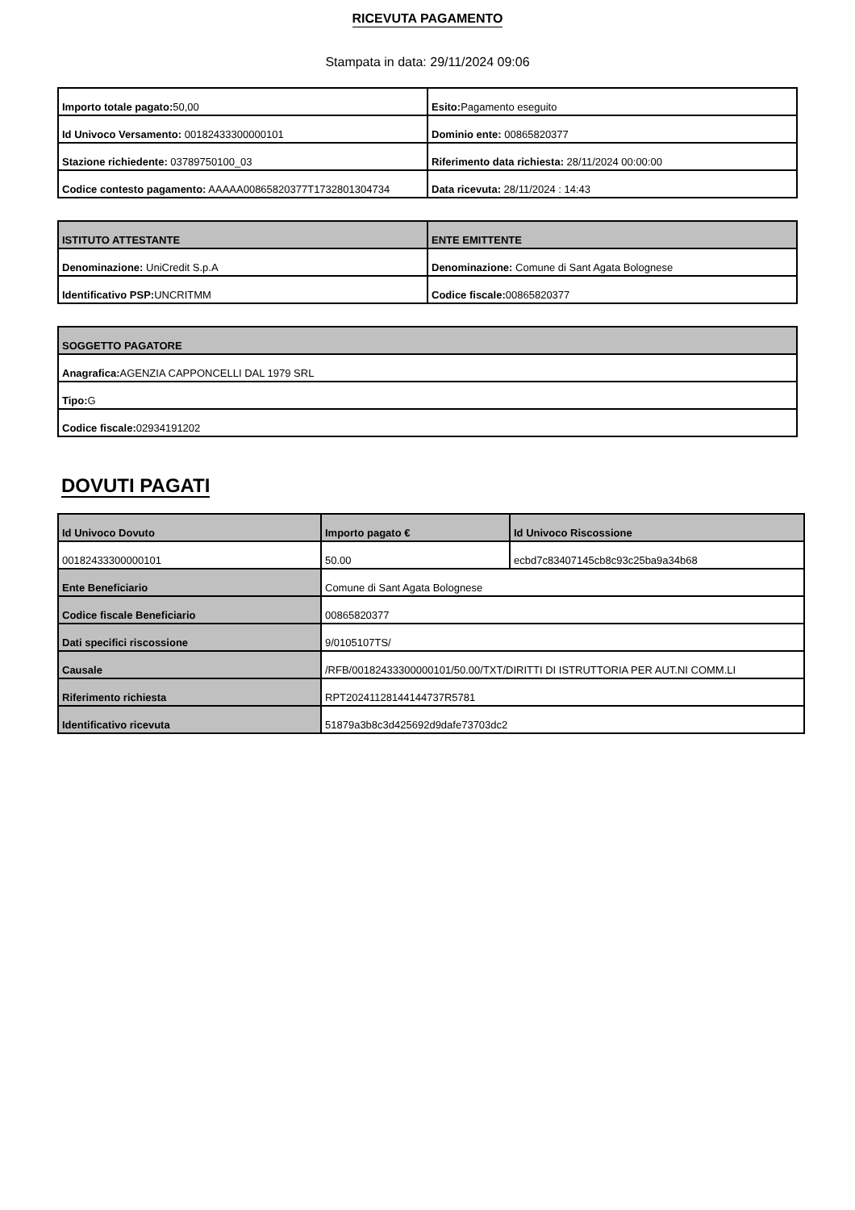RICEVUTA PAGAMENTO
Stampata in data: 29/11/2024 09:06
| Importo totale pagato: 50,00 | Esito: Pagamento eseguito |
| Id Univoco Versamento: 00182433300000101 | Dominio ente: 00865820377 |
| Stazione richiedente: 03789750100_03 | Riferimento data richiesta: 28/11/2024 00:00:00 |
| Codice contesto pagamento: AAAAA00865820377T1732801304734 | Data ricevuta: 28/11/2024 : 14:43 |
| ISTITUTO ATTESTANTE | ENTE EMITTENTE |
| --- | --- |
| Denominazione: UniCredit S.p.A | Denominazione: Comune di Sant Agata Bolognese |
| Identificativo PSP: UNCRITMM | Codice fiscale: 00865820377 |
| SOGGETTO PAGATORE |
| --- |
| Anagrafica: AGENZIA CAPPONCELLI DAL 1979 SRL |
| Tipo: G |
| Codice fiscale: 02934191202 |
DOVUTI PAGATI
| Id Univoco Dovuto | Importo pagato € | Id Univoco Riscossione |
| --- | --- | --- |
| 00182433300000101 | 50.00 | ecbd7c83407145cb8c93c25ba9a34b68 |
| Ente Beneficiario | Comune di Sant Agata Bolognese | |
| Codice fiscale Beneficiario | 00865820377 | |
| Dati specifici riscossione | 9/0105107TS/ | |
| Causale | /RFB/00182433300000101/50.00/TXT/DIRITTI DI ISTRUTTORIA PER AUT.NI COMM.LI | |
| Riferimento richiesta | RPT20241128144144737R5781 | |
| Identificativo ricevuta | 51879a3b8c3d425692d9dafe73703dc2 | |